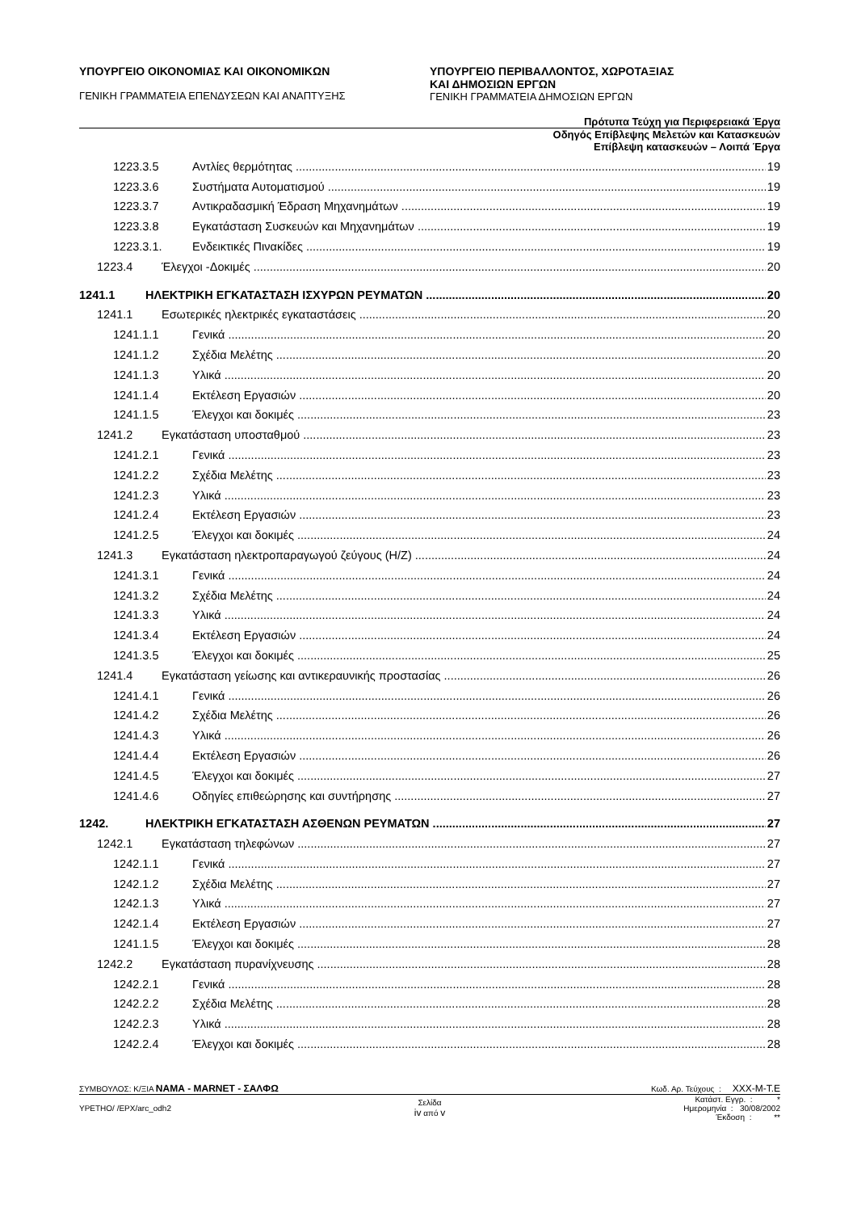ΥΠΟΥΡΓΕΙΟ ΟΙΚΟΝΟΜΙΑΣ ΚΑΙ ΟΙΚΟΝΟΜΙΚΩΝ
ΓΕΝΙΚΗ ΓΡΑΜΜΑΤΕΙΑ ΕΠΕΝΔΥΣΕΩΝ ΚΑΙ ΑΝΑΠΤΥΞΗΣ
ΥΠΟΥΡΓΕΙΟ ΠΕΡΙΒΑΛΛΟΝΤΟΣ, ΧΩΡΟΤΑΞΙΑΣ
ΚΑΙ ΔΗΜΟΣΙΩΝ ΕΡΓΩΝ
ΓΕΝΙΚΗ ΓΡΑΜΜΑΤΕΙΑ ΔΗΜΟΣΙΩΝ ΕΡΓΩΝ
Πρότυπα Τεύχη για Περιφερειακά Έργα
Οδηγός Επίβλεψης Μελετών και Κατασκευών
Επίβλεψη κατασκευών – Λοιπά Έργα
1223.3.5 Αντλίες θερμότητας 19
1223.3.6 Συστήματα Αυτοματισμού 19
1223.3.7 Αντικραδασμική Έδραση Μηχανημάτων 19
1223.3.8 Εγκατάσταση Συσκευών και Μηχανημάτων 19
1223.3.1. Ενδεικτικές Πινακίδες 19
1223.4 Έλεγχοι -Δοκιμές 20
1241.1 ΗΛΕΚΤΡΙΚΗ ΕΓΚΑΤΑΣΤΑΣΗ ΙΣΧΥΡΩΝ ΡΕΥΜΑΤΩΝ 20
1241.1 Εσωτερικές ηλεκτρικές εγκαταστάσεις 20
1241.1.1 Γενικά 20
1241.1.2 Σχέδια Μελέτης 20
1241.1.3 Υλικά 20
1241.1.4 Εκτέλεση Εργασιών 20
1241.1.5 Έλεγχοι και δοκιμές 23
1241.2 Εγκατάσταση υποσταθμού 23
1241.2.1 Γενικά 23
1241.2.2 Σχέδια Μελέτης 23
1241.2.3 Υλικά 23
1241.2.4 Εκτέλεση Εργασιών 23
1241.2.5 Έλεγχοι και δοκιμές 24
1241.3 Εγκατάσταση ηλεκτροπαραγωγού ζεύγους (Η/Ζ) 24
1241.3.1 Γενικά 24
1241.3.2 Σχέδια Μελέτης 24
1241.3.3 Υλικά 24
1241.3.4 Εκτέλεση Εργασιών 24
1241.3.5 Έλεγχοι και δοκιμές 25
1241.4 Εγκατάσταση γείωσης και αντικεραυνικής προστασίας 26
1241.4.1 Γενικά 26
1241.4.2 Σχέδια Μελέτης 26
1241.4.3 Υλικά 26
1241.4.4 Εκτέλεση Εργασιών 26
1241.4.5 Έλεγχοι και δοκιμές 27
1241.4.6 Οδηγίες επιθεώρησης και συντήρησης 27
1242. ΗΛΕΚΤΡΙΚΗ ΕΓΚΑΤΑΣΤΑΣΗ ΑΣΘΕΝΩΝ ΡΕΥΜΑΤΩΝ 27
1242.1 Εγκατάσταση τηλεφώνων 27
1242.1.1 Γενικά 27
1242.1.2 Σχέδια Μελέτης 27
1242.1.3 Υλικά 27
1242.1.4 Εκτέλεση Εργασιών 27
1241.1.5 Έλεγχοι και δοκιμές 28
1242.2 Εγκατάσταση πυρανίχνευσης 28
1242.2.1 Γενικά 28
1242.2.2 Σχέδια Μελέτης 28
1242.2.3 Υλικά 28
1242.2.4 Έλεγχοι και δοκιμές 28
ΣΥΜΒΟΥΛΟΣ: Κ/ΞΙΑ ΝΑΜΑ - MARNET - ΣΑΛΦΩ Κωδ. Αρ. Τεύχους : XXX-M-T.E
YPETHO/ /EPX/arc_odh2 Σελίδα
iv από v Κατάστ. Εγγρ. : *
Ημερομηνία : 30/08/2002
Έκδοση : **